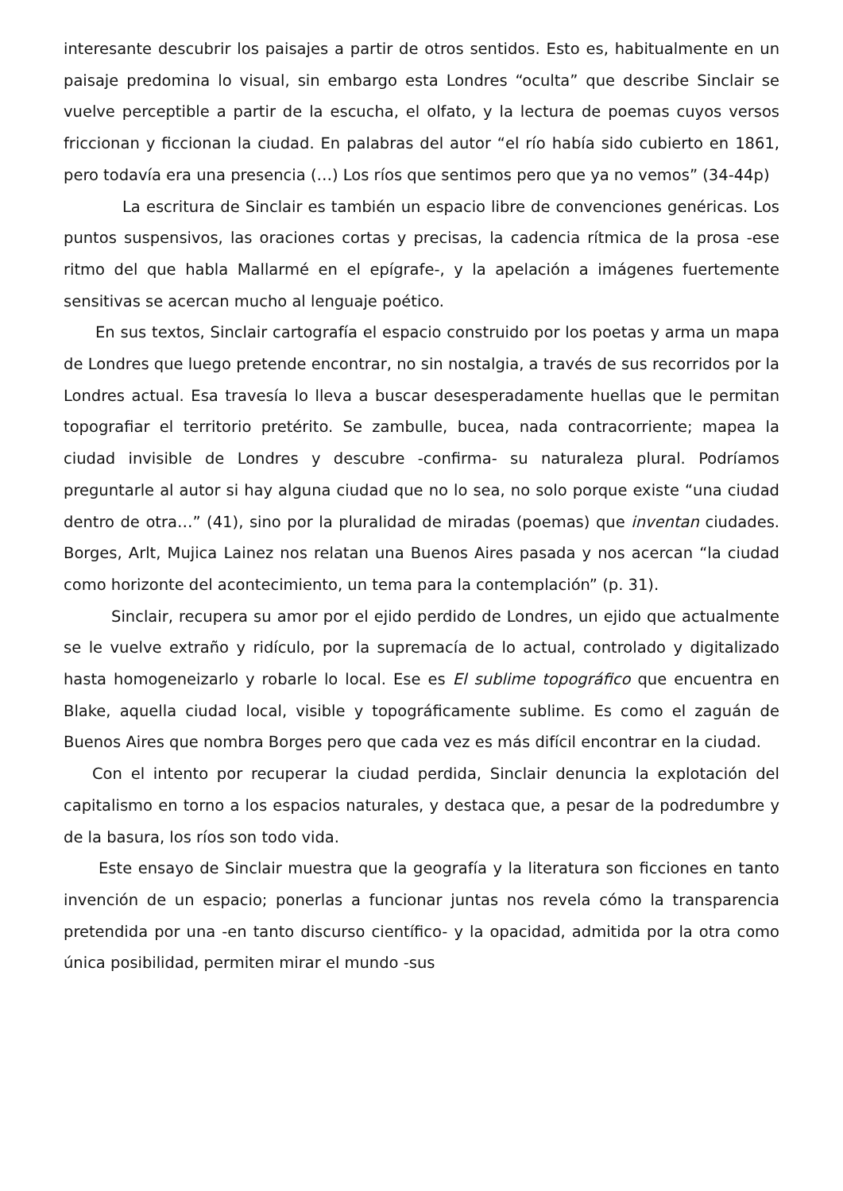interesante descubrir los paisajes a partir de otros sentidos. Esto es, habitualmente en un paisaje predomina lo visual, sin embargo esta Londres “oculta” que describe Sinclair se vuelve perceptible a partir de la escucha, el olfato, y la lectura de poemas cuyos versos friccionan y ficcionan la ciudad. En palabras del autor “el río había sido cubierto en 1861, pero todavía era una presencia (…) Los ríos que sentimos pero que ya no vemos” (34-44p)
La escritura de Sinclair es también un espacio libre de convenciones genéricas. Los puntos suspensivos, las oraciones cortas y precisas, la cadencia rítmica de la prosa -ese ritmo del que habla Mallarmé en el epígrafe-, y la apelación a imágenes fuertemente sensitivas se acercan mucho al lenguaje poético.
En sus textos, Sinclair cartografía el espacio construido por los poetas y arma un mapa de Londres que luego pretende encontrar, no sin nostalgia, a través de sus recorridos por la Londres actual. Esa travesía lo lleva a buscar desesperadamente huellas que le permitan topografiar el territorio pretérito. Se zambulle, bucea, nada contracorriente; mapea la ciudad invisible de Londres y descubre -confirma- su naturaleza plural. Podríamos preguntarle al autor si hay alguna ciudad que no lo sea, no solo porque existe “una ciudad dentro de otra…” (41), sino por la pluralidad de miradas (poemas) que inventan ciudades. Borges, Arlt, Mujica Lainez nos relatan una Buenos Aires pasada y nos acercan “la ciudad como horizonte del acontecimiento, un tema para la contemplación” (p. 31).
Sinclair, recupera su amor por el ejido perdido de Londres, un ejido que actualmente se le vuelve extraño y ridículo, por la supremacía de lo actual, controlado y digitalizado hasta homogeneizarlo y robarle lo local. Ese es El sublime topográfico que encuentra en Blake, aquella ciudad local, visible y topográficamente sublime. Es como el zaguán de Buenos Aires que nombra Borges pero que cada vez es más difícil encontrar en la ciudad.
Con el intento por recuperar la ciudad perdida, Sinclair denuncia la explotación del capitalismo en torno a los espacios naturales, y destaca que, a pesar de la podredumbre y de la basura, los ríos son todo vida.
Este ensayo de Sinclair muestra que la geografía y la literatura son ficciones en tanto invención de un espacio; ponerlas a funcionar juntas nos revela cómo la transparencia pretendida por una -en tanto discurso científico- y la opacidad, admitida por la otra como única posibilidad, permiten mirar el mundo -sus